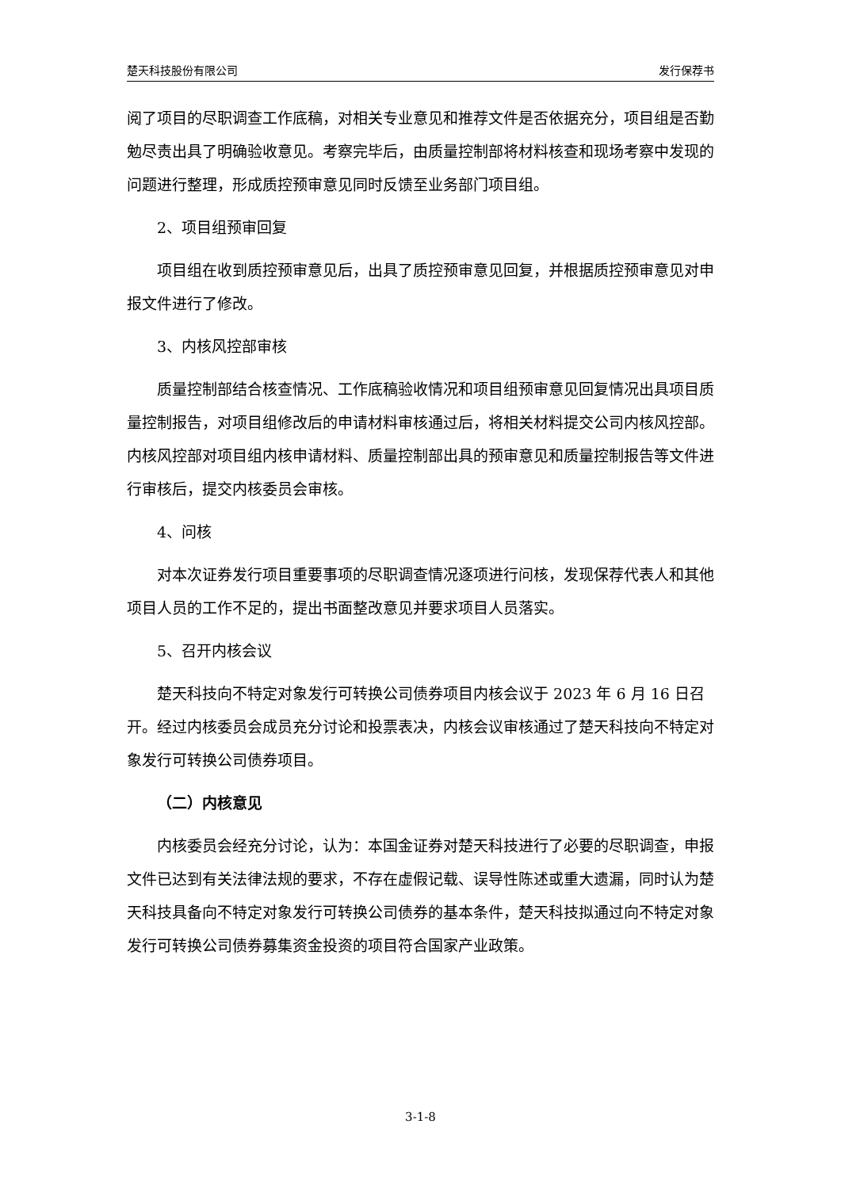楚天科技股份有限公司 发行保荐书
阅了项目的尽职调查工作底稿，对相关专业意见和推荐文件是否依据充分，项目组是否勤勉尽责出具了明确验收意见。考察完毕后，由质量控制部将材料核查和现场考察中发现的问题进行整理，形成质控预审意见同时反馈至业务部门项目组。
2、项目组预审回复
项目组在收到质控预审意见后，出具了质控预审意见回复，并根据质控预审意见对申报文件进行了修改。
3、内核风控部审核
质量控制部结合核查情况、工作底稿验收情况和项目组预审意见回复情况出具项目质量控制报告，对项目组修改后的申请材料审核通过后，将相关材料提交公司内核风控部。内核风控部对项目组内核申请材料、质量控制部出具的预审意见和质量控制报告等文件进行审核后，提交内核委员会审核。
4、问核
对本次证券发行项目重要事项的尽职调查情况逐项进行问核，发现保荐代表人和其他项目人员的工作不足的，提出书面整改意见并要求项目人员落实。
5、召开内核会议
楚天科技向不特定对象发行可转换公司债券项目内核会议于 2023 年 6 月 16 日召开。经过内核委员会成员充分讨论和投票表决，内核会议审核通过了楚天科技向不特定对象发行可转换公司债券项目。
（二）内核意见
内核委员会经充分讨论，认为：本国金证券对楚天科技进行了必要的尽职调查，申报文件已达到有关法律法规的要求，不存在虚假记载、误导性陈述或重大遗漏，同时认为楚天科技具备向不特定对象发行可转换公司债券的基本条件，楚天科技拟通过向不特定对象发行可转换公司债券募集资金投资的项目符合国家产业政策。
3-1-8